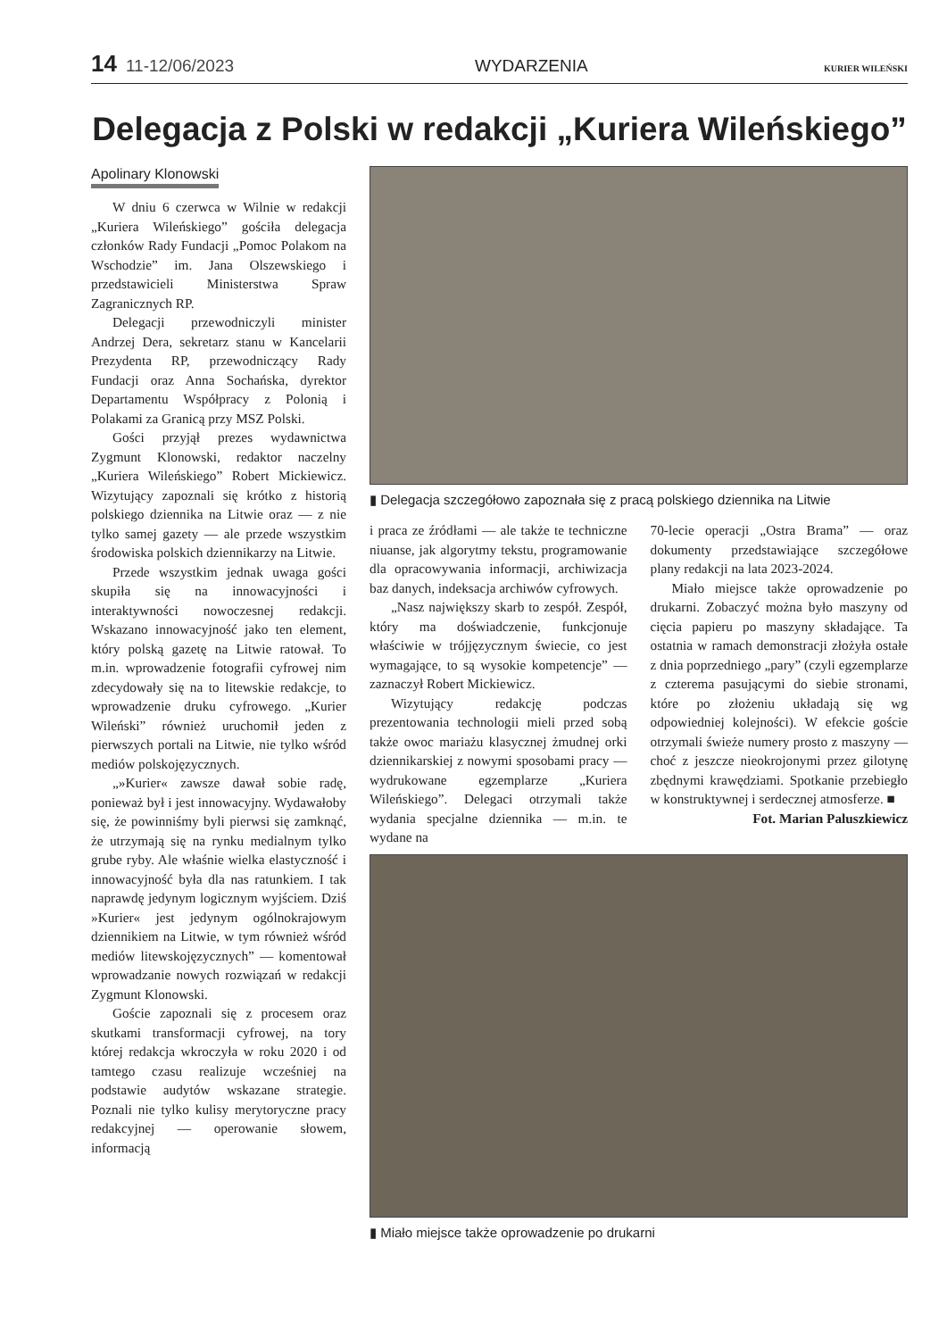14 11-12/06/2023 WYDARZENIA KURIER WILEŃSKI
Delegacja z Polski w redakcji „Kuriera Wileńskiego”
Apolinary Klonowski
W dniu 6 czerwca w Wilnie w redakcji „Kuriera Wileńskiego” gościła delegacja członków Rady Fundacji „Pomoc Polakom na Wschodzie” im. Jana Olszewskiego i przedstawicieli Ministerstwa Spraw Zagranicznych RP.
Delegacji przewodniczyli minister Andrzej Dera, sekretarz stanu w Kancelarii Prezydenta RP, przewodniczący Rady Fundacji oraz Anna Sochańska, dyrektor Departamentu Współpracy z Polonią i Polakami za Granicą przy MSZ Polski.
Gości przyjął prezes wydawnictwa Zygmunt Klonowski, redaktor naczelny „Kuriera Wileńskiego” Robert Mickiewicz. Wizytujący zapoznali się krótko z historią polskiego dziennika na Litwie oraz — z nie tylko samej gazety — ale przede wszystkim środowiska polskich dziennikarzy na Litwie.
Przede wszystkim jednak uwaga gości skupiła się na innowacyjności i interaktywności nowoczesnej redakcji. Wskazano innowacyjność jako ten element, który polską gazetę na Litwie ratował. To m.in. wprowadzenie fotografii cyfrowej nim zdecydowały się na to litewskie redakcje, to wprowadzenie druku cyfrowego. „Kurier Wileński” również uruchomił jeden z pierwszych portali na Litwie, nie tylko wśród mediów polskojęzycznych.
„»Kurier« zawsze dawał sobie radę, ponieważ był i jest innowacyjny. Wydawałoby się, że powinniśmy byli pierwsi się zamknąć, że utrzymają się na rynku medialnym tylko grube ryby. Ale właśnie wielka elastyczność i innowacyjność była dla nas ratunkiem. I tak naprawdę jedynym logicznym wyjściem. Dziś »Kurier« jest jedynym ogólnokrajowym dziennikiem na Litwie, w tym również wśród mediów litewskojęzycznych” — komentował wprowadzanie nowych rozwiązań w redakcji Zygmunt Klonowski.
Goście zapoznali się z procesem oraz skutkami transformacji cyfrowej, na tory której redakcja wkroczyła w roku 2020 i od tamtego czasu realizuje wcześniej na podstawie audytów wskazane strategie. Poznali nie tylko kulisy merytoryczne pracy redakcyjnej — operowanie słowem, informacją
▮ Delegacja szczegółowo zapoznała się z pracą polskiego dziennika na Litwie
i praca ze źródłami — ale także te techniczne niuanse, jak algorytmy tekstu, programowanie dla opracowywania informacji, archiwizacja baz danych, indeksacja archiwów cyfrowych.
„Nasz największy skarb to zespół. Zespół, który ma doświadczenie, funkcjonuje właściwie w trójjęzycznym świecie, co jest wymagające, to są wysokie kompetencje” — zaznaczył Robert Mickiewicz.
Wizytujący redakcję podczas prezentowania technologii mieli przed sobą także owoc mariażu klasycznej żmudnej orki dziennikarskiej z nowymi sposobami pracy — wydrukowane egzemplarze „Kuriera Wileńskiego”. Delegaci otrzymali także wydania specjalne dziennika — m.in. te wydane na
70-lecie operacji „Ostra Brama” — oraz dokumenty przedstawiające szczegółowe plany redakcji na lata 2023-2024.
Miało miejsce także oprowadzenie po drukarni. Zobaczyć można było maszyny od cięcia papieru po maszyny składające. Ta ostatnia w ramach demonstracji złożyła ostałe z dnia poprzedniego „pary” (czyli egzemplarze z czterema pasującymi do siebie stronami, które po złożeniu układają się wg odpowiedniej kolejności). W efekcie goście otrzymali świeże numery prosto z maszyny — choć z jeszcze nieokrojonymi przez gilotynę zbędnymi krawędziami. Spotkanie przebiegło w konstruktywnej i serdecznej atmosferze. ■
Fot. Marian Paluszkiewicz
▮ Miało miejsce także oprowadzenie po drukarni